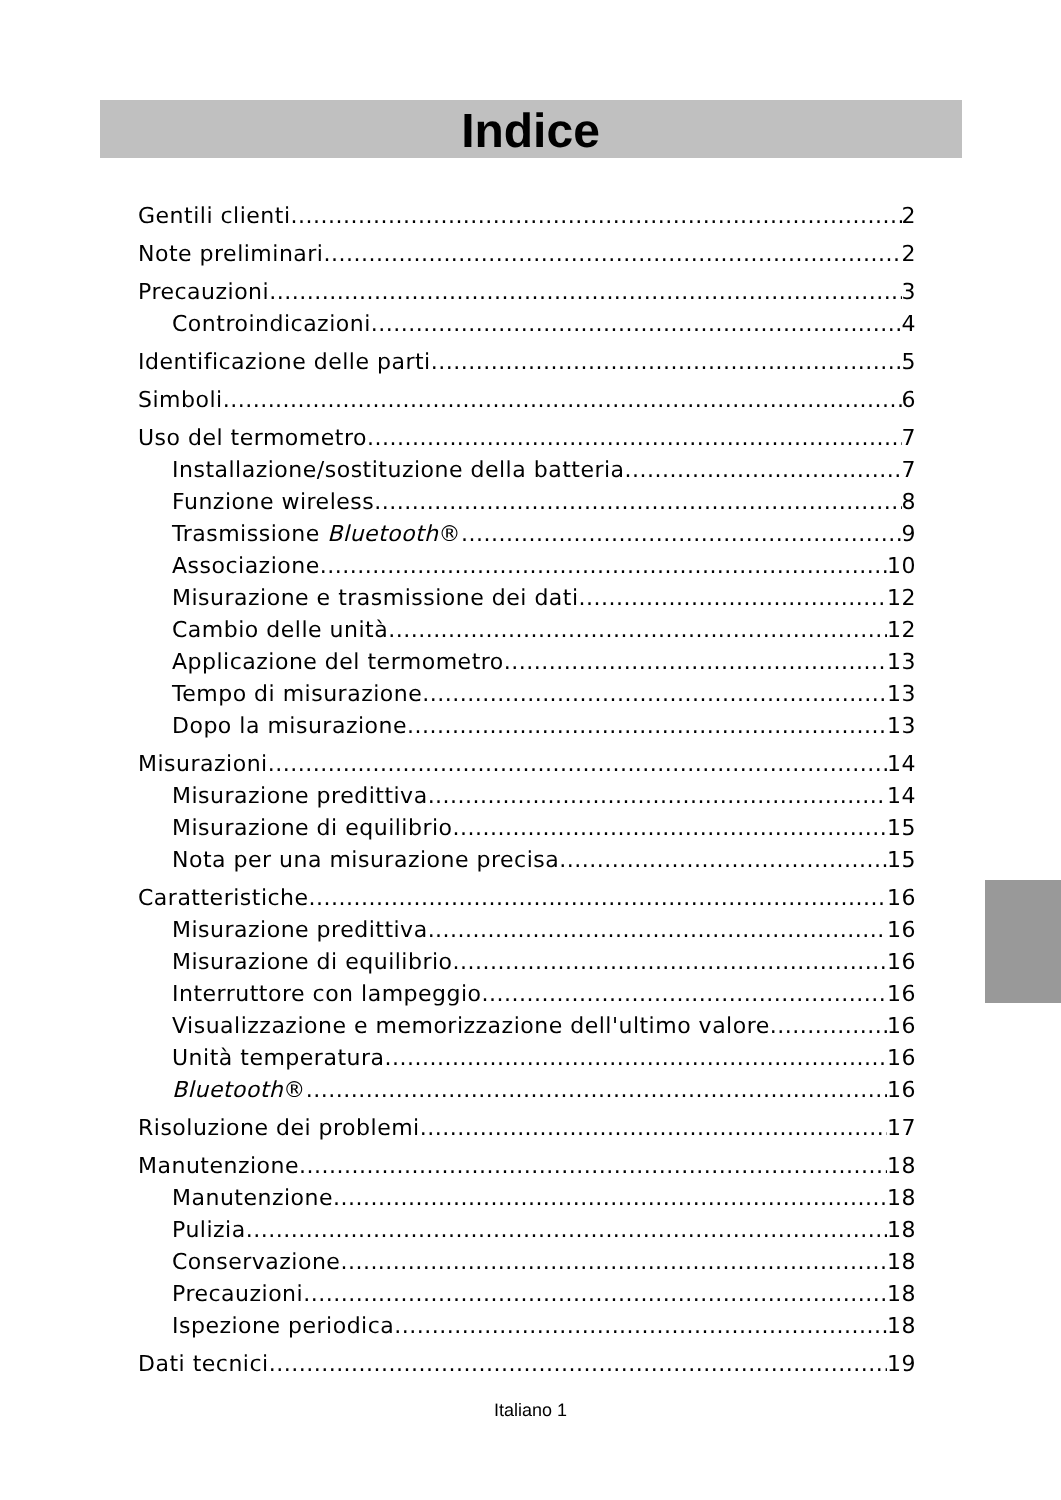Indice
Gentili clienti 2
Note preliminari 2
Precauzioni 3
Controindicazioni 4
Identificazione delle parti 5
Simboli 6
Uso del termometro 7
Installazione/sostituzione della batteria 7
Funzione wireless 8
Trasmissione Bluetooth® 9
Associazione 10
Misurazione e trasmissione dei dati 12
Cambio delle unità 12
Applicazione del termometro 13
Tempo di misurazione 13
Dopo la misurazione 13
Misurazioni 14
Misurazione predittiva 14
Misurazione di equilibrio 15
Nota per una misurazione precisa 15
Caratteristiche 16
Misurazione predittiva 16
Misurazione di equilibrio 16
Interruttore con lampeggio 16
Visualizzazione e memorizzazione dell'ultimo valore 16
Unità temperatura 16
Bluetooth® 16
Risoluzione dei problemi 17
Manutenzione 18
Manutenzione 18
Pulizia 18
Conservazione 18
Precauzioni 18
Ispezione periodica 18
Dati tecnici 19
Italiano 1